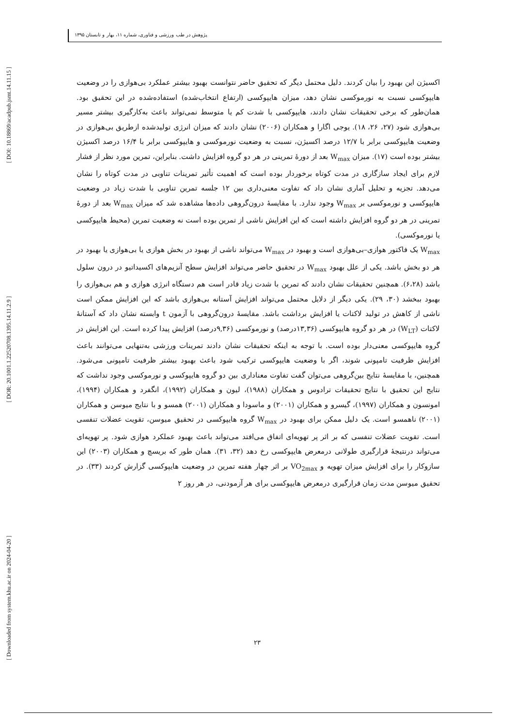[ DOI: 10.18869/acadpub.jsmt.14.11.15 ]
[ DOR: 20.1001.1.22520708.1395.14.11.2.9 ]
[ Downloaded from system.khu.ac.ir on 2024-04-20 ]
پژوهش در طب ورزشی و فناوری، شماره ۱۱، بهار و تابستان ۱۳۹۵
اکسیژن این بهبود را بیان کردند. دلیل محتمل دیگر که تحقیق حاضر نتوانست بهبود بیشتر عملکرد بی‌هوازی را در وضعیت هایپوکسی نسبت به نورموکسی نشان دهد، میزان هایپوکسی (ارتفاع انتخاب‌شده) استفاده‌شده در این تحقیق بود. همان‌طور که برخی تحقیقات نشان دادند، هایپوکسی با شدت کم یا متوسط نمی‌تواند باعث به‌کارگیری بیشتر مسیر بی‌هوازی شود (۲۷، ۲۶، ۱۸). یوجی اگارا و همکاران (۲۰۰۶) نشان دادند که میزان انرژی تولیدشده ازطریق بی‌هوازی در وضعیت هایپوکسی برابر با ۱۲/۷ درصد اکسیژن، نسبت به وضعیت نورموکسی و هایپوکسی برابر با ۱۶/۴ درصد اکسیژن بیشتر بوده است (۱۷). میزان W<sub>max</sub> بعد از دورهٔ تمرینی در هر دو گروه افزایش داشت. بنابراین، تمرین مورد نظر از فشار لازم برای ایجاد سازگاری در مدت کوتاه برخوردار بوده است که اهمیت تأثیر تمرینات تناوبی در مدت کوتاه را نشان می‌دهد. تجزیه و تحلیل آماری نشان داد که تفاوت معنی‌داری بین ۱۲ جلسه تمرین تناوبی با شدت زیاد در وضعیت هایپوکسی و نورموکسی بر W<sub>max</sub> وجود ندارد. با مقایسهٔ درون‌گروهی داده‌ها مشاهده شد که میزان W<sub>max</sub> بعد از دورهٔ تمرینی در هر دو گروه افزایش داشته است که این افزایش ناشی از تمرین بوده است نه وضعیت تمرین (محیط هایپوکسی یا نورموکسی).
W<sub>max</sub> یک فاکتور هوازی–بی‌هوازی است و بهبود در W<sub>max</sub> می‌تواند ناشی از بهبود در بخش هوازی یا بی‌هوازی یا بهبود در هر دو بخش باشد. یکی از علل بهبود W<sub>max</sub> در تحقیق حاضر می‌تواند افزایش سطح آنزیم‌های اکسیداتیو در درون سلول باشد (۶،۲۸). همچنین تحقیقات نشان دادند که تمرین با شدت زیاد قادر است هم دستگاه انرژی هوازی و هم بی‌هوازی را بهبود ببخشد (۳۰، ۲۹). یکی دیگر از دلایل محتمل می‌تواند افزایش آستانه بی‌هوازی باشد که این افزایش ممکن است ناشی از کاهش در تولید لاکتات یا افزایش برداشت باشد. مقایسهٔ درون‌گروهی با آزمون t وابسته نشان داد که آستانهٔ لاکتات (W<sub>LT</sub>) در هر دو گروه هایپوکسی (۱۳,۳۶درصد) و نورموکسی (۹,۳۶درصد) افزایش پیدا کرده است. این افزایش در گروه هایپوکسی معنی‌دار بوده است. با توجه به اینکه تحقیقات نشان دادند تمرینات ورزشی به‌تنهایی می‌توانند باعث افزایش ظرفیت تامپونی شوند، اگر با وضعیت هایپوکسی ترکیب شود باعث بهبود بیشتر ظرفیت تامپونی می‌شود. همچنین، با مقایسهٔ نتایج بین‌گروهی می‌توان گفت تفاوت معناداری بین دو گروه هایپوکسی و نورموکسی وجود نداشت که نتایج این تحقیق با نتایج تحقیقات ترادوس و همکاران (۱۹۸۸)، لیون و همکاران (۱۹۹۲)، انگفرد و همکاران (۱۹۹۴)، امونسون و همکاران (۱۹۹۷)، گیسرو و همکاران (۲۰۰۱) و ماسودا و همکاران (۲۰۰۱) همسو و با نتایج میوسن و همکاران (۲۰۰۱) ناهمسو است. یک دلیل ممکن برای بهبود در W<sub>max</sub> گروه هایپوکسی در تحقیق میوسن، تقویت عضلات تنفسی است. تقویت عضلات تنفسی که بر اثر پر تهویه‌ای اتفاق می‌افتد می‌تواند باعث بهبود عملکرد هوازی شود. پر تهویه‌ای می‌تواند درنتیجهٔ قرارگیری طولانی درمعرض هایپوکسی رخ دهد (۳۲، ۳۱). همان طور که بریسچ و همکاران (۲۰۰۳) این سازوکار را برای افزایش میزان تهویه و VO<sub>2max</sub> بر اثر چهار هفته تمرین در وضعیت هایپوکسی گزارش کردند (۳۳). در تحقیق میوسن مدت زمان قرارگیری درمعرض هایپوکسی برای هر آزمودنی، در هر روز ۲
۲۳